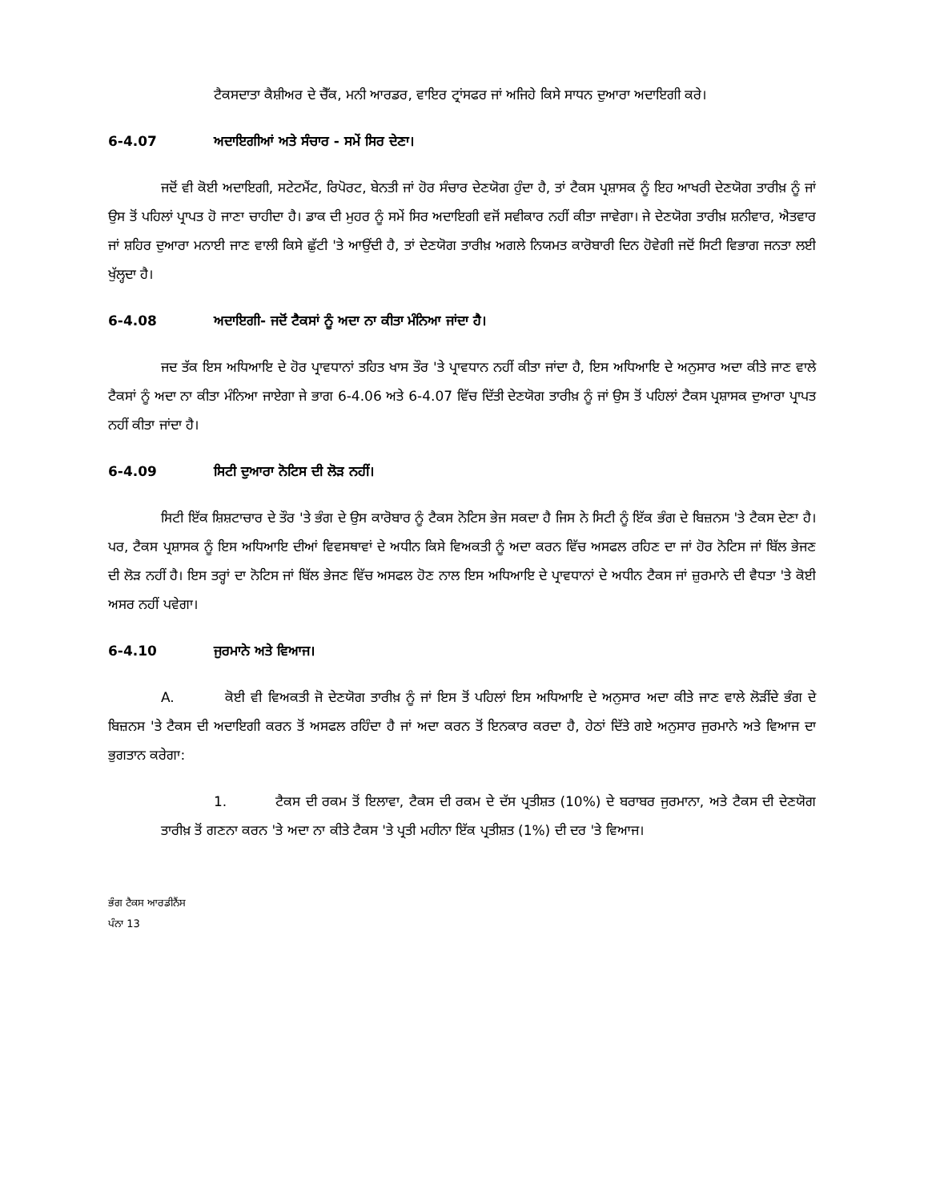ਟੈਕਸਦਾਤਾ ਕੈਸ਼ੀਅਰ ਦੇ ਚੈੱਕ, ਮਨੀ ਆਰਡਰ, ਵਾਇਰ ਟ੍ਰਾਂਸਫਰ ਜਾਂ ਅਜਿਹੇ ਕਿਸੇ ਸਾਧਨ ਦੁਆਰਾ ਅਦਾਇਗੀ ਕਰੇ।
6-4.07 ਅਦਾਇਗੀਆਂ ਅਤੇ ਸੰਚਾਰ - ਸਮੇਂ ਸਿਰ ਦੇਣਾ।
ਜਦੋਂ ਵੀ ਕੋਈ ਅਦਾਇਗੀ, ਸਟੇਟਮੈਂਟ, ਰਿਪੋਰਟ, ਬੇਨਤੀ ਜਾਂ ਹੋਰ ਸੰਚਾਰ ਦੇਣਯੋਗ ਹੁੰਦਾ ਹੈ, ਤਾਂ ਟੈਕਸ ਪ੍ਰਸ਼ਾਸਕ ਨੂੰ ਇਹ ਆਖਰੀ ਦੇਣਯੋਗ ਤਾਰੀਖ਼ ਨੂੰ ਜਾਂ ਉਸ ਤੋਂ ਪਹਿਲਾਂ ਪ੍ਰਾਪਤ ਹੋ ਜਾਣਾ ਚਾਹੀਦਾ ਹੈ। ਡਾਕ ਦੀ ਮੁਹਰ ਨੂੰ ਸਮੇਂ ਸਿਰ ਅਦਾਇਗੀ ਵਜੋਂ ਸਵੀਕਾਰ ਨਹੀਂ ਕੀਤਾ ਜਾਵੇਗਾ। ਜੇ ਦੇਣਯੋਗ ਤਾਰੀਖ਼ ਸ਼ਨੀਵਾਰ, ਐਤਵਾਰ ਜਾਂ ਸ਼ਹਿਰ ਦੁਆਰਾ ਮਨਾਈ ਜਾਣ ਵਾਲੀ ਕਿਸੇ ਛੁੱਟੀ 'ਤੇ ਆਉਂਦੀ ਹੈ, ਤਾਂ ਦੇਣਯੋਗ ਤਾਰੀਖ਼ ਅਗਲੇ ਨਿਯਮਤ ਕਾਰੋਬਾਰੀ ਦਿਨ ਹੋਵੇਗੀ ਜਦੋਂ ਸਿਟੀ ਵਿਭਾਗ ਜਨਤਾ ਲਈ ਖੁੱਲ੍ਹਦਾ ਹੈ।
6-4.08 ਅਦਾਇਗੀ- ਜਦੋਂ ਟੈਕਸਾਂ ਨੂੰ ਅਦਾ ਨਾ ਕੀਤਾ ਮੰਨਿਆ ਜਾਂਦਾ ਹੈ।
ਜਦ ਤੱਕ ਇਸ ਅਧਿਆਇ ਦੇ ਹੋਰ ਪ੍ਰਾਵਧਾਨਾਂ ਤਹਿਤ ਖਾਸ ਤੌਰ 'ਤੇ ਪ੍ਰਾਵਧਾਨ ਨਹੀਂ ਕੀਤਾ ਜਾਂਦਾ ਹੈ, ਇਸ ਅਧਿਆਇ ਦੇ ਅਨੁਸਾਰ ਅਦਾ ਕੀਤੇ ਜਾਣ ਵਾਲੇ ਟੈਕਸਾਂ ਨੂੰ ਅਦਾ ਨਾ ਕੀਤਾ ਮੰਨਿਆ ਜਾਏਗਾ ਜੇ ਭਾਗ 6-4.06 ਅਤੇ 6-4.07 ਵਿੱਚ ਦਿੱਤੀ ਦੇਣਯੋਗ ਤਾਰੀਖ਼ ਨੂੰ ਜਾਂ ਉਸ ਤੋਂ ਪਹਿਲਾਂ ਟੈਕਸ ਪ੍ਰਸ਼ਾਸਕ ਦੁਆਰਾ ਪ੍ਰਾਪਤ ਨਹੀਂ ਕੀਤਾ ਜਾਂਦਾ ਹੈ।
6-4.09 ਸਿਟੀ ਦੁਆਰਾ ਨੋਟਿਸ ਦੀ ਲੋੜ ਨਹੀਂ।
ਸਿਟੀ ਇੱਕ ਸ਼ਿਸ਼ਟਾਚਾਰ ਦੇ ਤੌਰ 'ਤੇ ਭੰਗ ਦੇ ਉਸ ਕਾਰੋਬਾਰ ਨੂੰ ਟੈਕਸ ਨੋਟਿਸ ਭੇਜ ਸਕਦਾ ਹੈ ਜਿਸ ਨੇ ਸਿਟੀ ਨੂੰ ਇੱਕ ਭੰਗ ਦੇ ਬਿਜ਼ਨਸ 'ਤੇ ਟੈਕਸ ਦੇਣਾ ਹੈ। ਪਰ, ਟੈਕਸ ਪ੍ਰਸ਼ਾਸਕ ਨੂੰ ਇਸ ਅਧਿਆਇ ਦੀਆਂ ਵਿਵਸਥਾਵਾਂ ਦੇ ਅਧੀਨ ਕਿਸੇ ਵਿਅਕਤੀ ਨੂੰ ਅਦਾ ਕਰਨ ਵਿੱਚ ਅਸਫਲ ਰਹਿਣ ਦਾ ਜਾਂ ਹੋਰ ਨੋਟਿਸ ਜਾਂ ਬਿੱਲ ਭੇਜਣ ਦੀ ਲੋੜ ਨਹੀਂ ਹੈ। ਇਸ ਤਰ੍ਹਾਂ ਦਾ ਨੋਟਿਸ ਜਾਂ ਬਿੱਲ ਭੇਜਣ ਵਿੱਚ ਅਸਫਲ ਹੋਣ ਨਾਲ ਇਸ ਅਧਿਆਇ ਦੇ ਪ੍ਰਾਵਧਾਨਾਂ ਦੇ ਅਧੀਨ ਟੈਕਸ ਜਾਂ ਜ਼ੁਰਮਾਨੇ ਦੀ ਵੈਧਤਾ 'ਤੇ ਕੋਈ ਅਸਰ ਨਹੀਂ ਪਵੇਗਾ।
6-4.10 ਜੁਰਮਾਨੇ ਅਤੇ ਵਿਆਜ।
A. ਕੋਈ ਵੀ ਵਿਅਕਤੀ ਜੋ ਦੇਣਯੋਗ ਤਾਰੀਖ਼ ਨੂੰ ਜਾਂ ਇਸ ਤੋਂ ਪਹਿਲਾਂ ਇਸ ਅਧਿਆਇ ਦੇ ਅਨੁਸਾਰ ਅਦਾ ਕੀਤੇ ਜਾਣ ਵਾਲੇ ਲੋੜੀਂਦੇ ਭੰਗ ਦੇ ਬਿਜ਼ਨਸ 'ਤੇ ਟੈਕਸ ਦੀ ਅਦਾਇਗੀ ਕਰਨ ਤੋਂ ਅਸਫਲ ਰਹਿੰਦਾ ਹੈ ਜਾਂ ਅਦਾ ਕਰਨ ਤੋਂ ਇਨਕਾਰ ਕਰਦਾ ਹੈ, ਹੇਠਾਂ ਦਿੱਤੇ ਗਏ ਅਨੁਸਾਰ ਜੁਰਮਾਨੇ ਅਤੇ ਵਿਆਜ ਦਾ ਭੁਗਤਾਨ ਕਰੇਗਾ:
1. ਟੈਕਸ ਦੀ ਰਕਮ ਤੋਂ ਇਲਾਵਾ, ਟੈਕਸ ਦੀ ਰਕਮ ਦੇ ਦੱਸ ਪ੍ਰਤੀਸ਼ਤ (10%) ਦੇ ਬਰਾਬਰ ਜੁਰਮਾਨਾ, ਅਤੇ ਟੈਕਸ ਦੀ ਦੇਣਯੋਗ ਤਾਰੀਖ਼ ਤੋਂ ਗਣਨਾ ਕਰਨ 'ਤੇ ਅਦਾ ਨਾ ਕੀਤੇ ਟੈਕਸ 'ਤੇ ਪ੍ਰਤੀ ਮਹੀਨਾ ਇੱਕ ਪ੍ਰਤੀਸ਼ਤ (1%) ਦੀ ਦਰ 'ਤੇ ਵਿਆਜ।
ਭੰਗ ਟੈਕਸ ਆਰਡੀਨੈਂਸ
ਪੰਨਾ 13